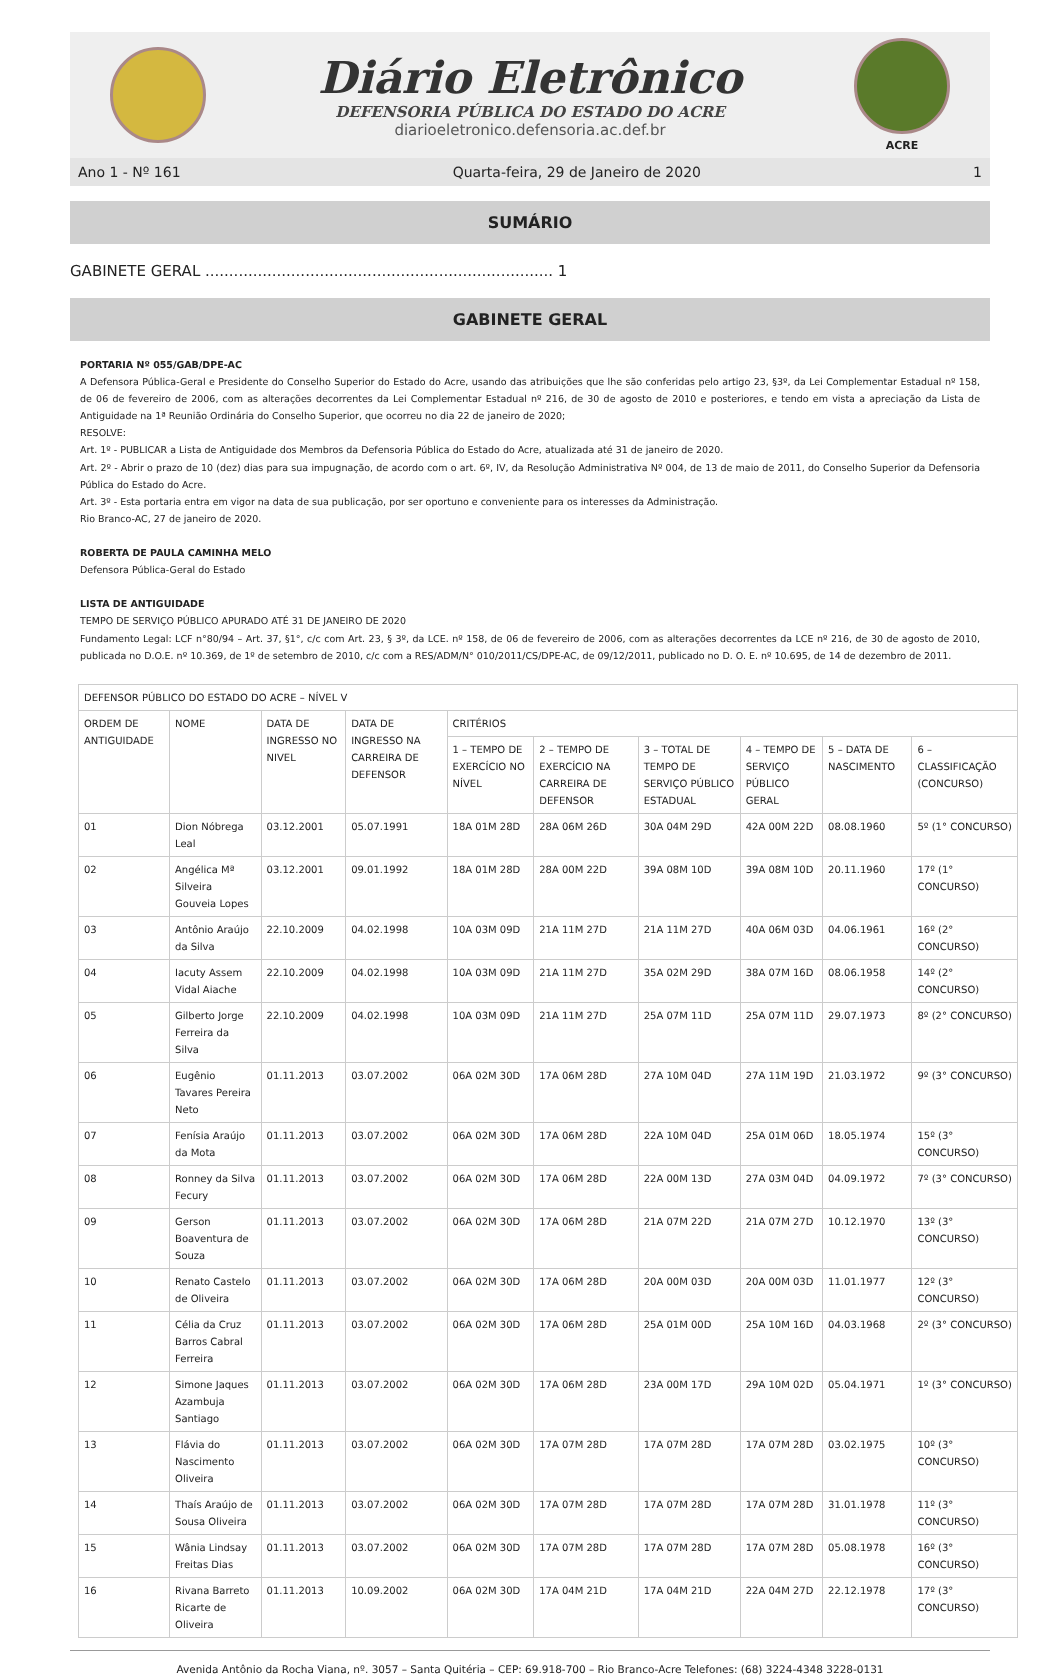Diário Eletrônico
DEFENSORIA PÚBLICA DO ESTADO DO ACRE
diarioeletronico.defensoria.ac.def.br
ACRE
Ano 1 - Nº 161 Quarta-feira, 29 de Janeiro de 2020 1
SUMÁRIO
GABINETE GERAL ......................................................................... 1
GABINETE GERAL
PORTARIA Nº 055/GAB/DPE-AC
A Defensora Pública-Geral e Presidente do Conselho Superior do Estado do Acre, usando das atribuições que lhe são conferidas pelo artigo 23, §3º, da Lei Complementar Estadual nº 158, de 06 de fevereiro de 2006, com as alterações decorrentes da Lei Complementar Estadual nº 216, de 30 de agosto de 2010 e posteriores, e tendo em vista a apreciação da Lista de Antiguidade na 1ª Reunião Ordinária do Conselho Superior, que ocorreu no dia 22 de janeiro de 2020;
RESOLVE:
Art. 1º - PUBLICAR a Lista de Antiguidade dos Membros da Defensoria Pública do Estado do Acre, atualizada até 31 de janeiro de 2020.
Art. 2º - Abrir o prazo de 10 (dez) dias para sua impugnação, de acordo com o art. 6º, IV, da Resolução Administrativa Nº 004, de 13 de maio de 2011, do Conselho Superior da Defensoria Pública do Estado do Acre.
Art. 3º - Esta portaria entra em vigor na data de sua publicação, por ser oportuno e conveniente para os interesses da Administração.
Rio Branco-AC, 27 de janeiro de 2020.
ROBERTA DE PAULA CAMINHA MELO
Defensora Pública-Geral do Estado
LISTA DE ANTIGUIDADE
TEMPO DE SERVIÇO PÚBLICO APURADO ATÉ 31 DE JANEIRO DE 2020
Fundamento Legal: LCF n°80/94 – Art. 37, §1°, c/c com Art. 23, § 3º, da LCE. nº 158, de 06 de fevereiro de 2006, com as alterações decorrentes da LCE nº 216, de 30 de agosto de 2010, publicada no D.O.E. nº 10.369, de 1º de setembro de 2010, c/c com a RES/ADM/N° 010/2011/CS/DPE-AC, de 09/12/2011, publicado no D. O. E. nº 10.695, de 14 de dezembro de 2011.
| DEFENSOR PÚBLICO DO ESTADO DO ACRE – NÍVEL V | | | | | | | | | |
| --- | --- | --- | --- | --- | --- | --- | --- | --- | --- |
| ORDEM DE ANTIGUIDADE | NOME | DATA DE INGRESSO NO NIVEL | DATA DE INGRESSO NA CARREIRA DE DEFENSOR | CRITÉRIOS | | | | | |
| | | | | 1 – TEMPO DE EXERCÍCIO NO NÍVEL | 2 – TEMPO DE EXERCÍCIO NA CARREIRA DE DEFENSOR | 3 – TOTAL DE TEMPO DE SERVIÇO PÚBLICO ESTADUAL | 4 – TEMPO DE SERVIÇO PÚBLICO GERAL | 5 – DATA DE NASCIMENTO | 6 – CLASSIFICAÇÃO (CONCURSO) |
| 01 | Dion Nóbrega Leal | 03.12.2001 | 05.07.1991 | 18A 01M 28D | 28A 06M 26D | 30A 04M 29D | 42A 00M 22D | 08.08.1960 | 5º (1° CONCURSO) |
| 02 | Angélica Mª Silveira Gouveia Lopes | 03.12.2001 | 09.01.1992 | 18A 01M 28D | 28A 00M 22D | 39A 08M 10D | 39A 08M 10D | 20.11.1960 | 17º (1° CONCURSO) |
| 03 | Antônio Araújo da Silva | 22.10.2009 | 04.02.1998 | 10A 03M 09D | 21A 11M 27D | 21A 11M 27D | 40A 06M 03D | 04.06.1961 | 16º (2° CONCURSO) |
| 04 | Iacuty Assem Vidal Aiache | 22.10.2009 | 04.02.1998 | 10A 03M 09D | 21A 11M 27D | 35A 02M 29D | 38A 07M 16D | 08.06.1958 | 14º (2° CONCURSO) |
| 05 | Gilberto Jorge Ferreira da Silva | 22.10.2009 | 04.02.1998 | 10A 03M 09D | 21A 11M 27D | 25A 07M 11D | 25A 07M 11D | 29.07.1973 | 8º (2° CONCURSO) |
| 06 | Eugênio Tavares Pereira Neto | 01.11.2013 | 03.07.2002 | 06A 02M 30D | 17A 06M 28D | 27A 10M 04D | 27A 11M 19D | 21.03.1972 | 9º (3° CONCURSO) |
| 07 | Fenísia Araújo da Mota | 01.11.2013 | 03.07.2002 | 06A 02M 30D | 17A 06M 28D | 22A 10M 04D | 25A 01M 06D | 18.05.1974 | 15º (3° CONCURSO) |
| 08 | Ronney da Silva Fecury | 01.11.2013 | 03.07.2002 | 06A 02M 30D | 17A 06M 28D | 22A 00M 13D | 27A 03M 04D | 04.09.1972 | 7º (3° CONCURSO) |
| 09 | Gerson Boaventura de Souza | 01.11.2013 | 03.07.2002 | 06A 02M 30D | 17A 06M 28D | 21A 07M 22D | 21A 07M 27D | 10.12.1970 | 13º (3° CONCURSO) |
| 10 | Renato Castelo de Oliveira | 01.11.2013 | 03.07.2002 | 06A 02M 30D | 17A 06M 28D | 20A 00M 03D | 20A 00M 03D | 11.01.1977 | 12º (3° CONCURSO) |
| 11 | Célia da Cruz Barros Cabral Ferreira | 01.11.2013 | 03.07.2002 | 06A 02M 30D | 17A 06M 28D | 25A 01M 00D | 25A 10M 16D | 04.03.1968 | 2º (3° CONCURSO) |
| 12 | Simone Jaques Azambuja Santiago | 01.11.2013 | 03.07.2002 | 06A 02M 30D | 17A 06M 28D | 23A 00M 17D | 29A 10M 02D | 05.04.1971 | 1º (3° CONCURSO) |
| 13 | Flávia do Nascimento Oliveira | 01.11.2013 | 03.07.2002 | 06A 02M 30D | 17A 07M 28D | 17A 07M 28D | 17A 07M 28D | 03.02.1975 | 10º (3° CONCURSO) |
| 14 | Thaís Araújo de Sousa Oliveira | 01.11.2013 | 03.07.2002 | 06A 02M 30D | 17A 07M 28D | 17A 07M 28D | 17A 07M 28D | 31.01.1978 | 11º (3° CONCURSO) |
| 15 | Wânia Lindsay Freitas Dias | 01.11.2013 | 03.07.2002 | 06A 02M 30D | 17A 07M 28D | 17A 07M 28D | 17A 07M 28D | 05.08.1978 | 16º (3° CONCURSO) |
| 16 | Rivana Barreto Ricarte de Oliveira | 01.11.2013 | 10.09.2002 | 06A 02M 30D | 17A 04M 21D | 17A 04M 21D | 22A 04M 27D | 22.12.1978 | 17º (3° CONCURSO) |
Avenida Antônio da Rocha Viana, nº. 3057 – Santa Quitéria – CEP: 69.918-700 – Rio Branco-Acre Telefones: (68) 3224-4348 3228-0131